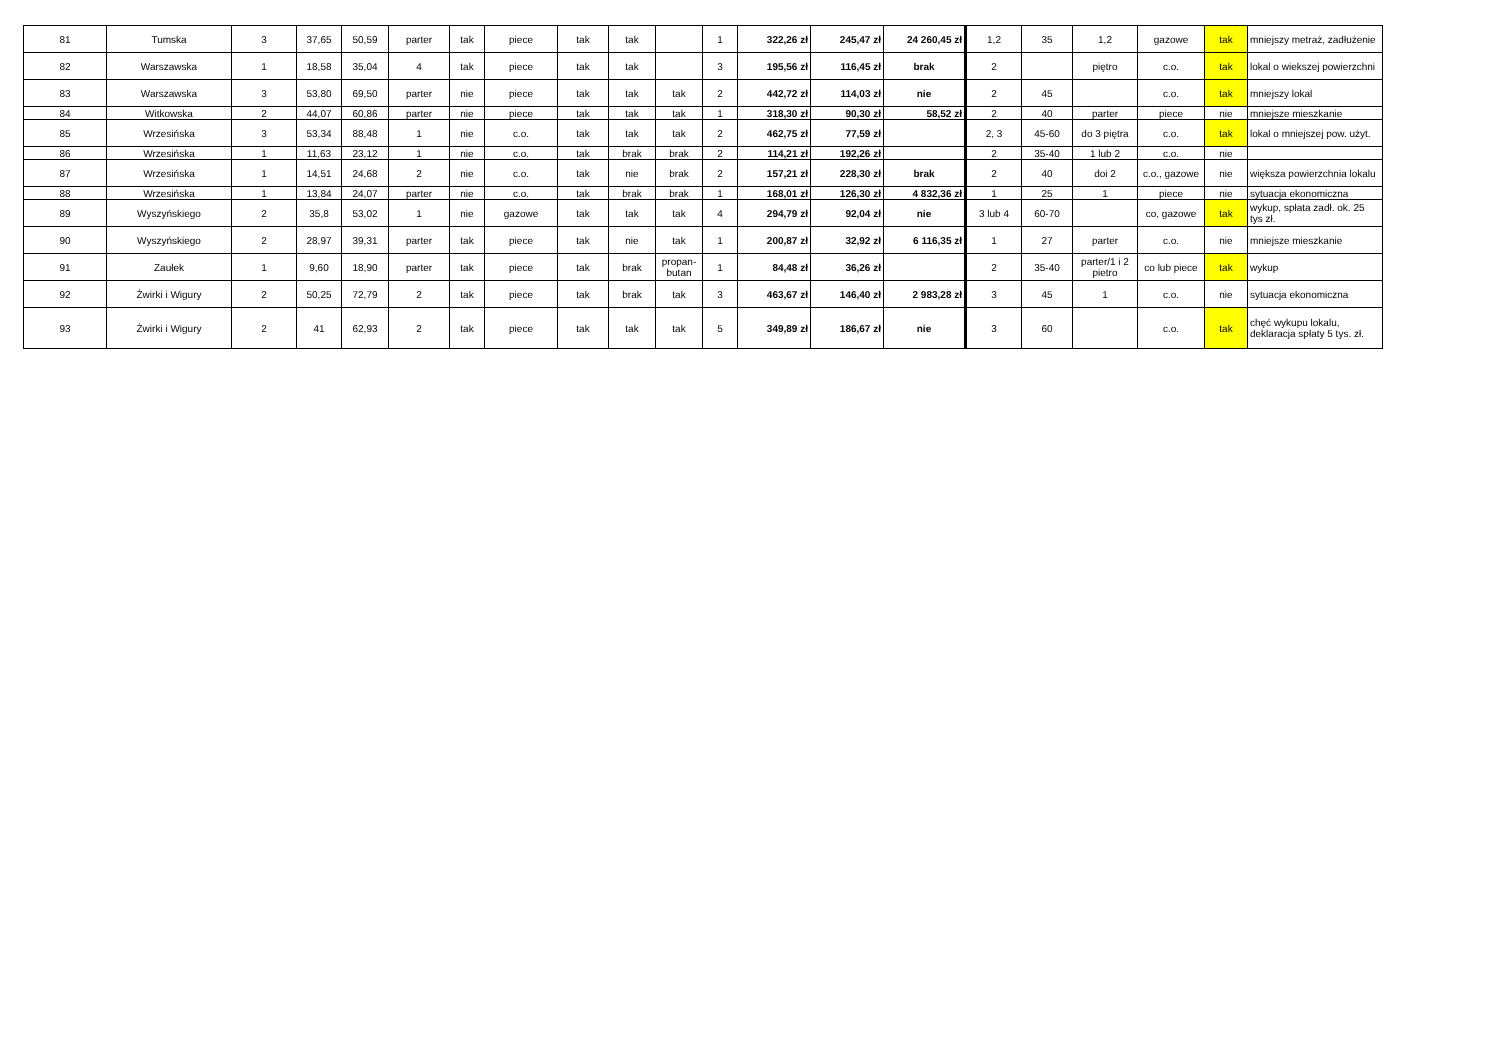| 81 | Tumska | 3 | 37,65 | 50,59 | parter | tak | piece | tak | tak | | 1 | 322,26 zł | 245,47 zł | 24 260,45 zł | 1,2 | 35 | 1,2 | gazowe | tak | mniejszy metraż, zadłużenie |
| 82 | Warszawska | 1 | 18,58 | 35,04 | 4 | tak | piece | tak | tak | | 3 | 195,56 zł | 116,45 zł | brak | 2 | | piętro | c.o. | tak | lokal o wiekszej powierzchni |
| 83 | Warszawska | 3 | 53,80 | 69,50 | parter | nie | piece | tak | tak | tak | 2 | 442,72 zł | 114,03 zł | nie | 2 | 45 | | c.o. | tak | mniejszy lokal |
| 84 | Witkowska | 2 | 44,07 | 60,86 | parter | nie | piece | tak | tak | tak | 1 | 318,30 zł | 90,30 zł | 58,52 zł | 2 | 40 | parter | piece | nie | mniejsze mieszkanie |
| 85 | Wrzesińska | 3 | 53,34 | 88,48 | 1 | nie | c.o. | tak | tak | tak | 2 | 462,75 zł | 77,59 zł | | 2, 3 | 45-60 | do 3 piętra | c.o. | tak | lokal o mniejszej pow. użyt. |
| 86 | Wrzesińska | 1 | 11,63 | 23,12 | 1 | nie | c.o. | tak | brak | brak | 2 | 114,21 zł | 192,26 zł | | 2 | 35-40 | 1 lub 2 | c.o. | nie | |
| 87 | Wrzesińska | 1 | 14,51 | 24,68 | 2 | nie | c.o. | tak | nie | brak | 2 | 157,21 zł | 228,30 zł | brak | 2 | 40 | doi 2 | c.o., gazowe | nie | większa powierzchnia lokalu |
| 88 | Wrzesińska | 1 | 13,84 | 24,07 | parter | nie | c.o. | tak | brak | brak | 1 | 168,01 zł | 126,30 zł | 4 832,36 zł | 1 | 25 | 1 | piece | nie | sytuacja ekonomiczna |
| 89 | Wyszyńskiego | 2 | 35,8 | 53,02 | 1 | nie | gazowe | tak | tak | tak | 4 | 294,79 zł | 92,04 zł | nie | 3 lub 4 | 60-70 | | co, gazowe | tak | wykup, spłata zadł. ok. 25 tys zł. |
| 90 | Wyszyńskiego | 2 | 28,97 | 39,31 | parter | tak | piece | tak | nie | tak | 1 | 200,87 zł | 32,92 zł | 6 116,35 zł | 1 | 27 | parter | c.o. | nie | mniejsze mieszkanie |
| 91 | Zaułek | 1 | 9,60 | 18,90 | parter | tak | piece | tak | brak | propan-butan | 1 | 84,48 zł | 36,26 zł | | 2 | 35-40 | parter/1 i 2 pietro | co lub piece | tak | wykup |
| 92 | Żwirki i Wigury | 2 | 50,25 | 72,79 | 2 | tak | piece | tak | brak | tak | 3 | 463,67 zł | 146,40 zł | 2 983,28 zł | 3 | 45 | 1 | c.o. | nie | sytuacja ekonomiczna |
| 93 | Żwirki i Wigury | 2 | 41 | 62,93 | 2 | tak | piece | tak | tak | tak | 5 | 349,89 zł | 186,67 zł | nie | 3 | 60 | | c.o. | tak | chęć wykupu lokalu, deklaracja spłaty 5 tys. zł. |